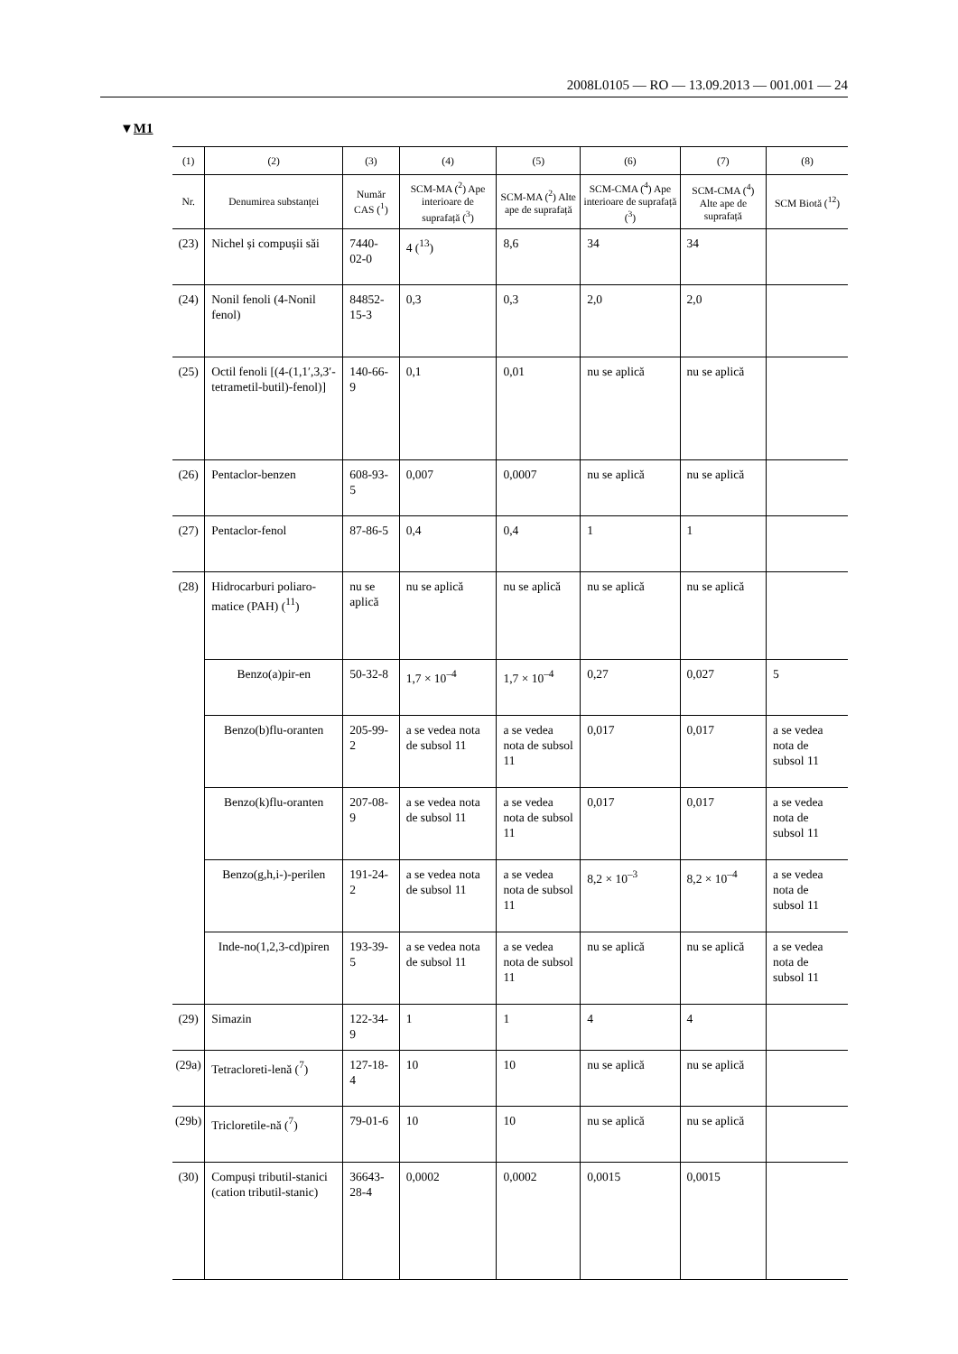2008L0105 — RO — 13.09.2013 — 001.001 — 24
▼M1
| (1) | (2) | (3) | (4) | (5) | (6) | (7) | (8) |
| --- | --- | --- | --- | --- | --- | --- | --- |
| Nr. | Denumirea substanței | Număr CAS (<sup>1</sup>) | SCM-MA (<sup>2</sup>) Ape interioare de suprafață (<sup>3</sup>) | SCM-MA (<sup>2</sup>) Alte ape de suprafață | SCM-CMA (<sup>4</sup>) Ape interioare de suprafață (<sup>3</sup>) | SCM-CMA (<sup>4</sup>) Alte ape de suprafață | SCM Biotă (<sup>12</sup>) |
| (23) | Nichel și compușii săi | 7440-02-0 | 4 (<sup>13</sup>) | 8,6 | 34 | 34 | |
| (24) | Nonil fenoli (4-Nonil fenol) | 84852-15-3 | 0,3 | 0,3 | 2,0 | 2,0 | |
| (25) | Octil fenoli [(4-(1,1′,3,3′-tetrametil-butil)-fenol)] | 140-66-9 | 0,1 | 0,01 | nu se aplică | nu se aplică | |
| (26) | Pentaclor-benzen | 608-93-5 | 0,007 | 0,0007 | nu se aplică | nu se aplică | |
| (27) | Pentaclor-fenol | 87-86-5 | 0,4 | 0,4 | 1 | 1 | |
| (28) | Hidrocarburi poliaro-matice (PAH) (<sup>11</sup>) | nu se aplică | nu se aplică | nu se aplică | nu se aplică | nu se aplică | |
| | Benzo(a)pir-en | 50-32-8 | 1,7 × 10<sup>–4</sup> | 1,7 × 10<sup>–4</sup> | 0,27 | 0,027 | 5 |
| | Benzo(b)flu-oranten | 205-99-2 | a se vedea nota de subsol 11 | a se vedea nota de subsol 11 | 0,017 | 0,017 | a se vedea nota de subsol 11 |
| | Benzo(k)flu-oranten | 207-08-9 | a se vedea nota de subsol 11 | a se vedea nota de subsol 11 | 0,017 | 0,017 | a se vedea nota de subsol 11 |
| | Benzo(g,h,i-)-perilen | 191-24-2 | a se vedea nota de subsol 11 | a se vedea nota de subsol 11 | 8,2 × 10<sup>–3</sup> | 8,2 × 10<sup>–4</sup> | a se vedea nota de subsol 11 |
| | Inde-no(1,2,3-cd)piren | 193-39-5 | a se vedea nota de subsol 11 | a se vedea nota de subsol 11 | nu se aplică | nu se aplică | a se vedea nota de subsol 11 |
| (29) | Simazin | 122-34-9 | 1 | 1 | 4 | 4 | |
| (29a) | Tetracloreti-lenă (<sup>7</sup>) | 127-18-4 | 10 | 10 | nu se aplică | nu se aplică | |
| (29b) | Tricloretile-nă (<sup>7</sup>) | 79-01-6 | 10 | 10 | nu se aplică | nu se aplică | |
| (30) | Compuși tributil-stanici (cation tributil-stanic) | 36643-28-4 | 0,0002 | 0,0002 | 0,0015 | 0,0015 | |